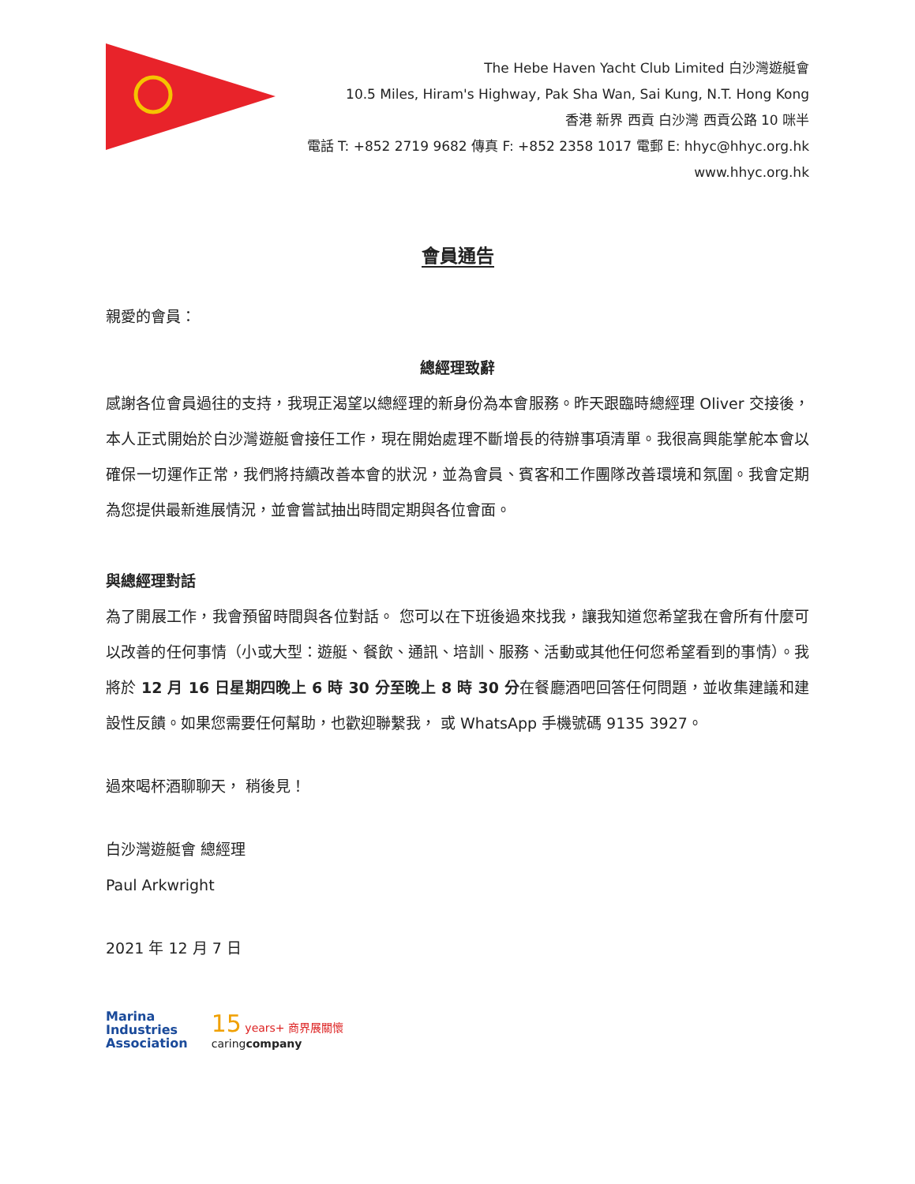The Hebe Haven Yacht Club Limited 白沙灣遊艇會
10.5 Miles, Hiram's Highway, Pak Sha Wan, Sai Kung, N.T. Hong Kong
香港 新界 西貢 白沙灣 西貢公路 10 咪半
電話 T: +852 2719 9682 傳真 F: +852 2358 1017 電郵 E: hhyc@hhyc.org.hk
www.hhyc.org.hk
會員通告
親愛的會員：
總經理致辭
感謝各位會員過往的支持，我現正渴望以總經理的新身份為本會服務。昨天跟臨時總經理 Oliver 交接後， 本人正式開始於白沙灣遊艇會接任工作，現在開始處理不斷增長的待辦事項清單。我很高興能掌舵本會以確保一切運作正常，我們將持續改善本會的狀況，並為會員、賓客和工作團隊改善環境和氛圍。我會定期為您提供最新進展情況，並會嘗試抽出時間定期與各位會面。
與總經理對話
為了開展工作，我會預留時間與各位對話。 您可以在下班後過來找我，讓我知道您希望我在會所有什麼可以改善的任何事情（小或大型：遊艇、餐飲、通訊、培訓、服務、活動或其他任何您希望看到的事情）。我將於 12 月 16 日星期四晚上 6 時 30 分至晚上 8 時 30 分在餐廳酒吧回答任何問題，並收集建議和建設性反饋。如果您需要任何幫助，也歡迎聯繫我， 或 WhatsApp 手機號碼 9135 3927。
過來喝杯酒聊聊天， 稍後見！
白沙灣遊艇會 總經理
Paul Arkwright
2021 年 12 月 7 日
Marina
Industries
Association
15 years+ 商界展關懷
caringcompany